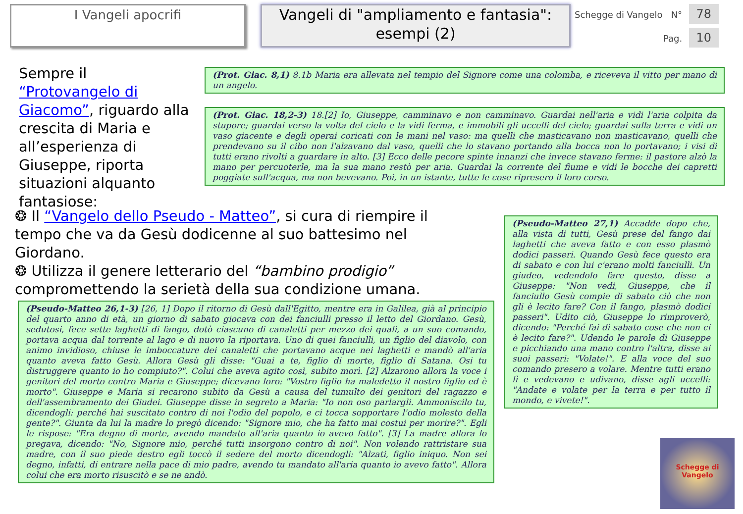I Vangeli apocrifi
Vangeli di "ampliamento e fantasia": esempi (2)
Schegge di Vangelo N° 78
Pag. 10
Sempre il “Protovangelo di Giacomo”, riguardo alla crescita di Maria e all’esperienza di Giuseppe, riporta situazioni alquanto fantasiose:
(Prot. Giac. 8,1) 8.1b Maria era allevata nel tempio del Signore come una colomba, e riceveva il vitto per mano di un angelo.
(Prot. Giac. 18,2-3) 18.[2] Io, Giuseppe, camminavo e non camminavo. Guardai nell'aria e vidi l'aria colpita da stupore; guardai verso la volta del cielo e la vidi ferma, e immobili gli uccelli del cielo; guardai sulla terra e vidi un vaso giacente e degli operai coricati con le mani nel vaso: ma quelli che masticavano non masticavano, quelli che prendevano su il cibo non l'alzavano dal vaso, quelli che lo stavano portando alla bocca non lo portavano; i visi di tutti erano rivolti a guardare in alto. [3] Ecco delle pecore spinte innanzi che invece stavano ferme: il pastore alzò la mano per percuoterle, ma la sua mano restò per aria. Guardai la corrente del fiume e vidi le bocche dei capretti poggiate sull'acqua, ma non bevevano. Poi, in un istante, tutte le cose ripresero il loro corso.
❂ Il “Vangelo dello Pseudo - Matteo”, si cura di riempire il tempo che va da Gesù dodicenne al suo battesimo nel Giordano.
❂ Utilizza il genere letterario del “bambino prodigio” compromettendo la serietà della sua condizione umana.
(Pseudo-Matteo 27,1) Accadde dopo che, alla vista di tutti, Gesù prese del fango dai laghetti che aveva fatto e con esso plasmò dodici passeri. Quando Gesù fece questo era di sabato e con lui c'erano molti fanciulli. Un giudeo, vedendolo fare questo, disse a Giuseppe: "Non vedi, Giuseppe, che il fanciullo Gesù compie di sabato ciò che non gli è lecito fare? Con il fango, plasmò dodici passeri". Udito ciò, Giuseppe lo rimproverò, dicendo: "Perché fai di sabato cose che non ci è lecito fare?". Udendo le parole di Giuseppe e picchiando una mano contro l'altra, disse ai suoi passeri: "Volate!". E alla voce del suo comando presero a volare. Mentre tutti erano lì e vedevano e udivano, disse agli uccelli: "Andate e volate per la terra e per tutto il mondo, e vivete!".
(Pseudo-Matteo 26,1-3) [26, 1] Dopo il ritorno di Gesù dall'Egitto, mentre era in Galilea, già al principio del quarto anno di età, un giorno di sabato giocava con dei fanciulli presso il letto del Giordano. Gesù, sedutosi, fece sette laghetti di fango, dotò ciascuno di canaletti per mezzo dei quali, a un suo comando, portava acqua dal torrente al lago e di nuovo la riportava. Uno di quei fanciulli, un figlio del diavolo, con animo invidioso, chiuse le imboccature dei canaletti che portavano acque nei laghetti e mandò all'aria quanto aveva fatto Gesù. Allora Gesù gli disse: "Guai a te, figlio di morte, figlio di Satana. Osi tu distruggere quanto io ho compiuto?". Colui che aveva agito così, subito morì. [2] Alzarono allora la voce i genitori del morto contro Maria e Giuseppe; dicevano loro: "Vostro figlio ha maledetto il nostro figlio ed è morto". Giuseppe e Maria si recarono subito da Gesù a causa del tumulto dei genitori del ragazzo e dell'assembramento dei Giudei. Giuseppe disse in segreto a Maria: "Io non oso parlargli. Ammoniscilo tu, dicendogli: perché hai suscitato contro di noi l'odio del popolo, e ci tocca sopportare l'odio molesto della gente?". Giunta da lui la madre lo pregò dicendo: "Signore mio, che ha fatto mai costui per morire?". Egli le rispose: "Era degno di morte, avendo mandato all'aria quanto io avevo fatto". [3] La madre allora lo pregava, dicendo: "No, Signore mio, perché tutti insorgono contro di noi". Non volendo rattristare sua madre, con il suo piede destro egli toccò il sedere del morto dicendogli: "Alzati, figlio iniquo. Non sei degno, infatti, di entrare nella pace di mio padre, avendo tu mandato all'aria quanto io avevo fatto". Allora colui che era morto risuscitò e se ne andò.
Schegge di Vangelo